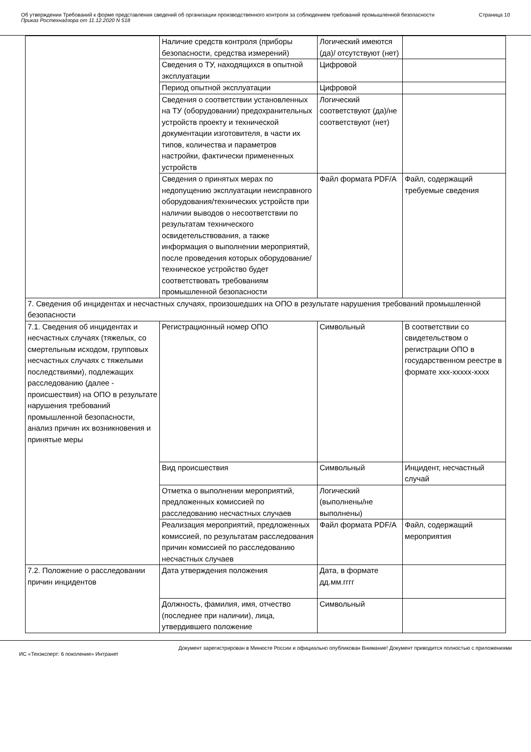Об утверждении Требований к форме представления сведений об организации производственного контроля за соблюдением требований промышленной безопасности
Приказ Ростехнадзора от 11.12.2020 N 518
Страница 10
| | Наличие средств контроля (приборы безопасности, средства измерений) | Логический имеются (да)/ отсутствуют (нет) | |
| | Сведения о ТУ, находящихся в опытной эксплуатации | Цифровой | |
| | Период опытной эксплуатации | Цифровой | |
| | Сведения о соответствии установленных на ТУ (оборудовании) предохранительных устройств проекту и технической документации изготовителя, в части их типов, количества и параметров настройки, фактически примененных устройств | Логический соответствуют (да)/не соответствуют (нет) | |
| | Сведения о принятых мерах по недопущению эксплуатации неисправного оборудования/технических устройств при наличии выводов о несоответствии по результатам технического освидетельствования, а также информация о выполнении мероприятий, после проведения которых оборудование/техническое устройство будет соответствовать требованиям промышленной безопасности | Файл формата PDF/A | Файл, содержащий требуемые сведения |
| 7. Сведения об инцидентах и несчастных случаях, произошедших на ОПО в результате нарушения требований промышленной безопасности | | | |
| 7.1. Сведения об инцидентах и несчастных случаях (тяжелых, со смертельным исходом, групповых несчастных случаях с тяжелыми последствиями), подлежащих расследованию (далее - происшествия) на ОПО в результате нарушения требований промышленной безопасности, анализ причин их возникновения и принятые меры | Регистрационный номер ОПО | Символьный | В соответствии со свидетельством о регистрации ОПО в государственном реестре в формате ххх-ххххх-хххх |
| | Вид происшествия | Символьный | Инцидент, несчастный случай |
| | Отметка о выполнении мероприятий, предложенных комиссией по расследованию несчастных случаев | Логический (выполнены/не выполнены) | |
| | Реализация мероприятий, предложенных комиссией, по результатам расследования причин комиссией по расследованию несчастных случаев | Файл формата PDF/A | Файл, содержащий мероприятия |
| 7.2. Положение о расследовании причин инцидентов | Дата утверждения положения | Дата, в формате дд.мм.гггг | |
| | Должность, фамилия, имя, отчество (последнее при наличии), лица, утвердившего положение | Символьный | |
Документ зарегистрирован в Минюсте России и официально опубликован Внимание! Документ приводится полностью с приложениями
ИС «Техэксперт: 6 поколение» Интранет